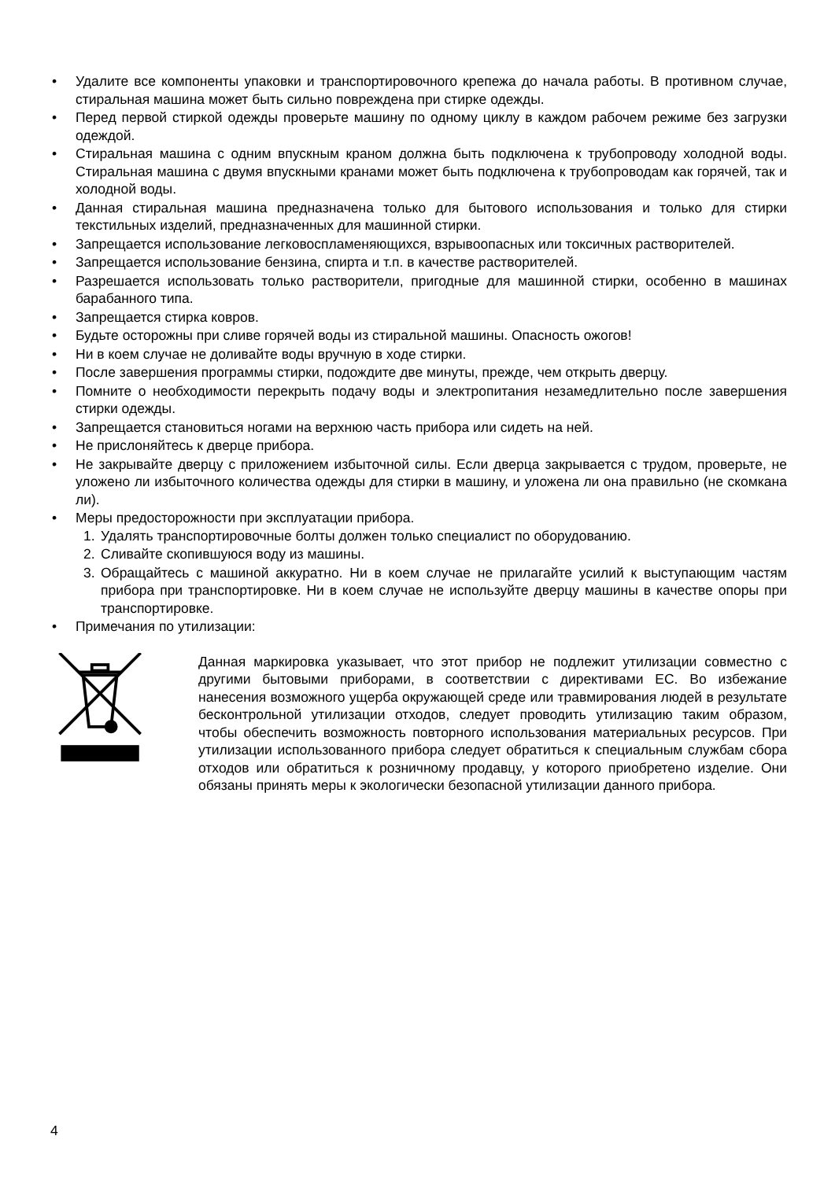• Удалите все компоненты упаковки и транспортировочного крепежа до начала работы. В противном случае, стиральная машина может быть сильно повреждена при стирке одежды.
• Перед первой стиркой одежды проверьте машину по одному циклу в каждом рабочем режиме без загрузки одеждой.
• Стиральная машина с одним впускным краном должна быть подключена к трубопроводу холодной воды. Стиральная машина с двумя впускными кранами может быть подключена к трубопроводам как горячей, так и холодной воды.
• Данная стиральная машина предназначена только для бытового использования и только для стирки текстильных изделий, предназначенных для машинной стирки.
• Запрещается использование легковоспламеняющихся, взрывоопасных или токсичных растворителей.
• Запрещается использование бензина, спирта и т.п. в качестве растворителей.
• Разрешается использовать только растворители, пригодные для машинной стирки, особенно в машинах барабанного типа.
• Запрещается стирка ковров.
• Будьте осторожны при сливе горячей воды из стиральной машины. Опасность ожогов!
• Ни в коем случае не доливайте воды вручную в ходе стирки.
• После завершения программы стирки, подождите две минуты, прежде, чем открыть дверцу.
• Помните о необходимости перекрыть подачу воды и электропитания незамедлительно после завершения стирки одежды.
• Запрещается становиться ногами на верхнюю часть прибора или сидеть на ней.
• Не прислоняйтесь к дверце прибора.
• Не закрывайте дверцу с приложением избыточной силы. Если дверца закрывается с трудом, проверьте, не уложено ли избыточного количества одежды для стирки в машину, и уложена ли она правильно (не скомкана ли).
• Меры предосторожности при эксплуатации прибора.
1. Удалять транспортировочные болты должен только специалист по оборудованию.
2. Сливайте скопившуюся воду из машины.
3. Обращайтесь с машиной аккуратно. Ни в коем случае не прилагайте усилий к выступающим частям прибора при транспортировке. Ни в коем случае не используйте дверцу машины в качестве опоры при транспортировке.
• Примечания по утилизации:
Данная маркировка указывает, что этот прибор не подлежит утилизации совместно с другими бытовыми приборами, в соответствии с директивами ЕС. Во избежание нанесения возможного ущерба окружающей среде или травмирования людей в результате бесконтрольной утилизации отходов, следует проводить утилизацию таким образом, чтобы обеспечить возможность повторного использования материальных ресурсов. При утилизации использованного прибора следует обратиться к специальным службам сбора отходов или обратиться к розничному продавцу, у которого приобретено изделие. Они обязаны принять меры к экологически безопасной утилизации данного прибора.
4